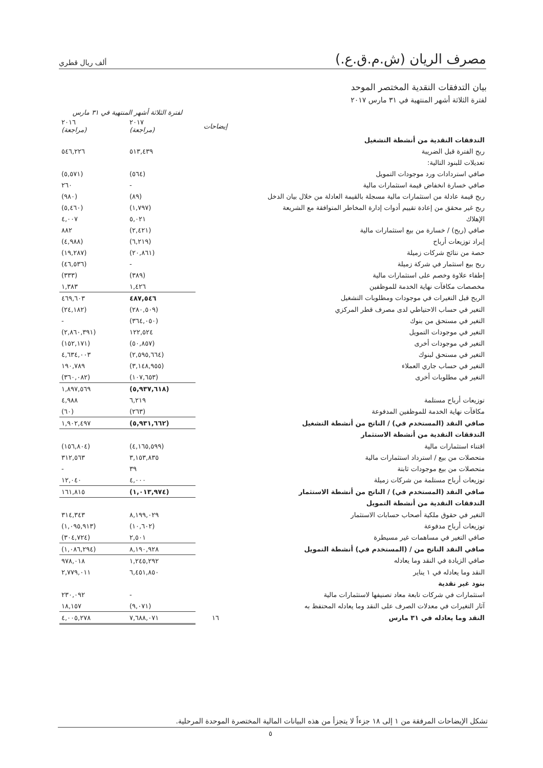مصرف الريان (ش.م.ق.ع.)
ألف ريال قطري
بيان التدفقات النقدية المختصر الموحد
لفترة الثلاثة أشهر المنتهية في ٣١ مارس ٢٠١٧
| | | لفترة الثلاثة أشهر المنتهية في ٣١ مارس | |
| --- | --- | --- | --- |
| | إيضاحات | ٢٠١٧ (مراجعة) | ٢٠١٦ (مراجعة) |
| التدفقات النقدية من أنشطة التشغيل | | | |
| ربح الفترة قبل الضريبة | | ٥١٣,٤٣٩ | ٥٤٦,٢٢٦ |
| تعديلات للبنود التالية: | | | |
| صافي استردادات ورد موجودات التمويل | | (٥٦٤) | (٥,٥٧١) |
| صافي خسارة انخفاض قيمة استثمارات مالية | | - | ٢٦٠ |
| ربح قيمة عادلة من استثمارات مالية مسجلة بالقيمة العادلة من خلال بيان الدخل | | (٨٩) | (٩٨٠) |
| ربح غير محقق من إعادة تقييم أدوات إدارة المخاطر المتوافقة مع الشريعة | | (١,٧٩٧) | (٥,٤٦٠) |
| الإهلاك | | ٥,٠٢١ | ٤,٠٠٧ |
| صافي (ربح) / خسارة من بيع استثمارات مالية | | (٢,٤٢١) | ٨٨٢ |
| إيراد توزيعات أرباح | | (٦,٢١٩) | (٤,٩٨٨) |
| حصة من نتائج شركات زميلة | | (٢٠,٨٦١) | (١٩,٢٨٧) |
| ربح بيع استثمار في شركة زميلة | | - | (٤٦,٥٣٦) |
| إطفاء علاوة وخصم على استثمارات مالية | | (٣٨٩) | (٣٣٣) |
| مخصصات مكافآت نهاية الخدمة للموظفين | | ١,٤٢٦ | ١,٣٨٣ |
| الربح قبل التغيرات في موجودات ومطلوبات التشغيل | | ٤٨٧,٥٤٦ | ٤٦٩,٦٠٣ |
| التغير في حساب الاحتياطي لدى مصرف قطر المركزي | | (٢٨٠,٥٠٩) | (٢٤,١٨٢) |
| التغير في مستحق من بنوك | | (٣٦٤,٠٥٠) | - |
| التغير في موجودات التمويل | | ١٢٢,٥٢٤ | (٢,٨٦٠,٣٩١) |
| التغير في موجودات أخرى | | (٥٠,٨٥٧) | (١٥٢,١٧١) |
| التغير في مستحق لبنوك | | (٢,٥٩٥,٦٦٤) | ٤,٦٣٤,٠٠٣ |
| التغير في حساب جاري العملاء | | (٣,١٤٨,٩٥٥) | ١٩٠,٧٨٩ |
| التغير في مطلوبات أخرى | | (١٠٧,٦٥٣) | (٣٦٠,٠٨٢) |
| | | (٥,٩٣٧,٦١٨) | ١,٨٩٧,٥٦٩ |
| توزيعات أرباح مستلمة | | ٦,٢١٩ | ٤,٩٨٨ |
| مكافآت نهاية الخدمة للموظفين المدفوعة | | (٢٦٣) | (٦٠) |
| صافي النقد (المستخدم في) / الناتج من أنشطة التشغيل | | (٥,٩٣١,٦٦٢) | ١,٩٠٢,٤٩٧ |
| التدفقات النقدية من أنشطة الاستثمار | | | |
| اقتناء استثمارات مالية | | (٤,١٦٥,٥٩٩) | (١٥٦,٨٠٤) |
| متحصلات من بيع / استرداد استثمارات مالية | | ٣,١٥٣,٨٣٥ | ٣١٢,٥٦٣ |
| متحصلات من بيع موجودات ثابتة | | ٣٩ | - |
| توزيعات أرباح مستلمة من شركات زميلة | | ٤,٠٠٠ | ١٢,٠٤٠ |
| صافي النقد (المستخدم في) / الناتج من أنشطة الاستثمار | | (١,٠١٣,٩٧٤) | ١٦١,٨١٥ |
| التدفقات النقدية من أنشطة التمويل | | | |
| التغير في حقوق ملكية أصحاب حسابات الاستثمار | | ٨,١٩٩,٠٢٩ | ٣١٤,٣٤٣ |
| توزيعات أرباح مدفوعة | | (١٠,٦٠٢) | (١,٠٩٥,٩١٣) |
| صافي التغير في مساهمات غير مسيطرة | | ٢,٥٠١ | (٣٠٤,٧٢٤) |
| صافي النقد الناتج من / (المستخدم في) أنشطة التمويل | | ٨,١٩٠,٩٢٨ | (١,٠٨٦,٢٩٤) |
| صافي الزيادة في النقد وما يعادله | | ١,٢٤٥,٢٩٢ | ٩٧٨,٠١٨ |
| النقد وما يعادله في ١ يناير | | ٦,٤٥١,٨٥٠ | ٢,٧٧٩,٠١١ |
| بنود غير نقدية | | | |
| استثمارات في شركات تابعة معاد تصنيفها لاستثمارات مالية | | - | ٢٣٠,٠٩٢ |
| آثار التغيرات في معدلات الصرف على النقد وما يعادله المحتفظ به | | (٩,٠٧١) | ١٨,١٥٧ |
| النقد وما يعادله في ٣١ مارس | ١٦ | ٧,٦٨٨,٠٧١ | ٤,٠٠٥,٢٧٨ |
تشكل الإيضاحات المرفقة من ١ إلى ١٨ جزءاً لا يتجزأ من هذه البيانات المالية المختصرة الموحدة المرحلية.
٥